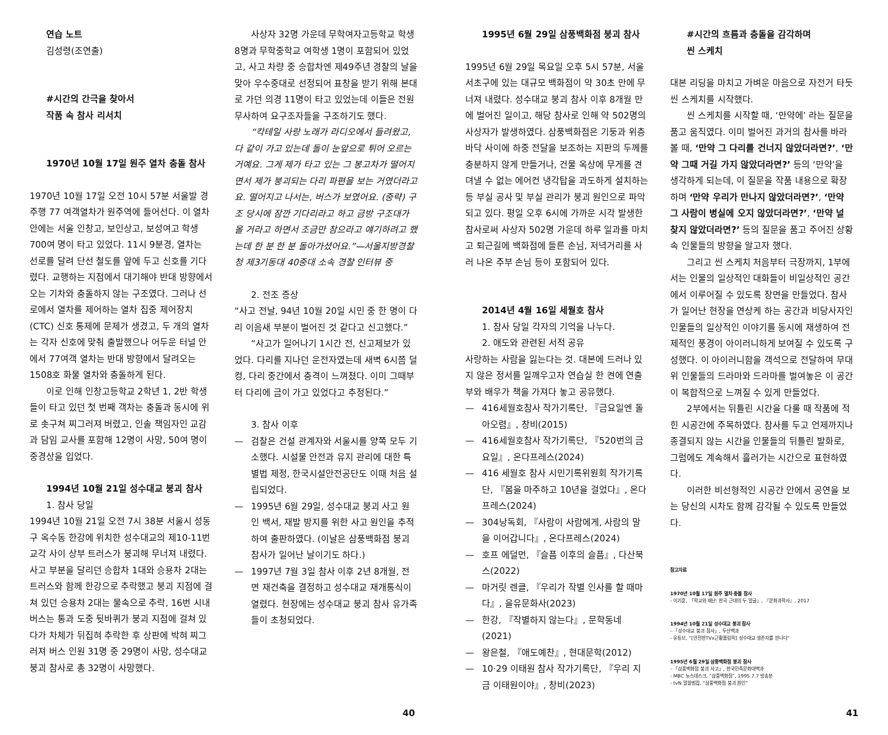연습 노트
김성령(조연출)
#시간의 간극을 찾아서
작품 속 참사 리서치
1970년 10월 17일 원주 열차 충돌 참사
1970년 10월 17일 오전 10시 57분 서울발 경주행 77 여객열차가 원주역에 들어선다. 이 열차 안에는 서울 인창고, 보인상고, 보성여고 학생 700여 명이 타고 있었다. 11시 9분경, 열차는 선로를 달려 단선 철도를 앞에 두고 신호를 기다렸다. 교행하는 지점에서 대기해야 반대 방향에서 오는 기차와 충돌하지 않는 구조였다. 그러나 선로에서 열차를 제어하는 열차 집중 제어장치(CTC) 신호 통제에 문제가 생겼고, 두 개의 열차는 각자 신호에 맞춰 출발했으나 어두운 터널 안에서 77여객 열차는 반대 방향에서 달려오는 1508호 화물 열차와 충돌하게 된다.
이로 인해 인창고등학교 2학년 1, 2반 학생들이 타고 있던 첫 번째 객차는 충돌과 동시에 위로 솟구쳐 찌그러져 버렸고, 인솔 책임자인 교감과 담임 교사를 포함해 12명이 사망, 50여 명이 중경상을 입었다.
1994년 10월 21일 성수대교 붕괴 참사
1. 참사 당일
1994년 10월 21일 오전 7시 38분 서울시 성동구 옥수동 한강에 위치한 성수대교의 제10-11번 교각 사이 상부 트러스가 붕괴해 무너져 내렸다. 사고 부분을 달리던 승합차 1대와 승용차 2대는 트러스와 함께 한강으로 추락했고 붕괴 지점에 걸쳐 있던 승용차 2대는 물속으로 추락, 16번 시내버스는 통과 도중 뒷바퀴가 붕괴 지점에 걸쳐 있다가 차체가 뒤집혀 추락한 후 상판에 박혀 찌그러져 버스 인원 31명 중 29명이 사망, 성수대교 붕괴 참사로 총 32명이 사망했다.
사상자 32명 가운데 무학여자고등학교 학생 8명과 무학중학교 여학생 1명이 포함되어 있었고, 사고 차량 중 승합차엔 제49주년 경찰의 날을 맞아 우수중대로 선정되어 표창을 받기 위해 본대로 가던 의경 11명이 타고 있었는데 이들은 전원 무사하여 요구조자들을 구조하기도 했다.
“칵테일 사랑 노래가 라디오에서 들려왔고, 다 같이 가고 있는데 돌이 눈앞으로 튀어 오르는 거예요. 그게 제가 타고 있는 그 봉고차가 떨어지면서 제가 붕괴되는 다리 파편을 보는 거였더라고요. 떨어지고 나서는, 버스가 보였어요. (중략) 구조 당시에 잠깐 기다리라고 하고 금방 구조대가 올 거라고 하면서 조금만 참으라고 얘기하려고 했는데 한 분 한 분 돌아가셨어요.”—서울지방경찰청 제3기동대 40중대 소속 경찰 인터뷰 중
2. 전조 증상
“사고 전날, 94년 10월 20일 시민 중 한 명이 다리 이음새 부분이 벌어진 것 같다고 신고했다.”
“사고가 일어나기 1시간 전, 신고제보가 있었다. 다리를 지나던 운전자였는데 새벽 6시쯤 덜컹, 다리 중간에서 충격이 느껴졌다. 이미 그때부터 다리에 금이 가고 있었다고 추정된다.”
3. 참사 이후
— 검찰은 건설 관계자와 서울시를 양쪽 모두 기소했다. 시설물 안전과 유지 관리에 대한 특별법 제정, 한국시설안전공단도 이때 처음 설립되었다.
— 1995년 6월 29일, 성수대교 붕괴 사고 원인 백서, 재발 방지를 위한 사고 원인을 추적하여 출판하였다. (이날은 삼풍백화점 붕괴 참사가 일어난 날이기도 하다.)
— 1997년 7월 3일 참사 이후 2년 8개월, 전면 재건축을 결정하고 성수대교 재개통식이 열렸다. 현장에는 성수대교 붕괴 참사 유가족들이 초청되었다.
1995년 6월 29일 삼풍백화점 붕괴 참사
1995년 6월 29일 목요일 오후 5시 57분, 서울 서초구에 있는 대규모 백화점이 약 30초 만에 무너져 내렸다. 성수대교 붕괴 참사 이후 8개월 만에 벌어진 일이고, 해당 참사로 인해 약 502명의 사상자가 발생하였다. 삼풍백화점은 기둥과 위층 바닥 사이에 하중 전달을 보조하는 지판의 두께를 충분하지 않게 만들거나, 건물 옥상에 무게를 견뎌낼 수 없는 에어컨 냉각탑을 과도하게 설치하는 등 부실 공사 및 부실 관리가 붕괴 원인으로 파악되고 있다. 평일 오후 6시에 가까운 시각 발생한 참사로써 사상자 502명 가운데 하루 일과를 마치고 퇴근길에 백화점에 들른 손님, 저녁거리를 사러 나온 주부 손님 등이 포함되어 있다.
2014년 4월 16일 세월호 참사
1. 참사 당일 각자의 기억을 나누다.
2. 애도와 관련된 서적 공유
사랑하는 사람을 잃는다는 것. 대본에 드러나 있지 않은 정서를 일깨우고자 연습실 한 켠에 연출부와 배우가 책을 가져다 놓고 공유했다.
— 416세월호참사 작가기록단, 『금요일엔 돌아오렴』, 창비(2015)
— 416세월호참사 작가기록단, 『520번의 금요일』, 온다프레스(2024)
— 416 세월호 참사 시민기록위원회 작가기록단, 『봄을 마주하고 10년을 걸었다』, 온다프레스(2024)
— 304낭독회, 『사람이 사람에게, 사람의 말을 이어갑니다』, 온다프레스(2024)
— 호프 에덜먼, 『슬픔 이후의 슬픔』, 다산북스(2022)
— 마거릿 렌클, 『우리가 작별 인사를 할 때마다』, 을유문화사(2023)
— 한강, 『작별하지 않는다』, 문학동네(2021)
— 왕은철, 『애도예찬』, 현대문학(2012)
— 10·29 이태원 참사 작가기록단, 『우리 지금 이태원이야』, 창비(2023)
#시간의 흐름과 충돌을 감각하며
씬 스케치
대본 리딩을 마치고 가벼운 마음으로 자전거 타듯 씬 스케치를 시작했다.
씬 스케치를 시작할 때, ‘만약에’ 라는 질문을 품고 움직였다. 이미 벌어진 과거의 참사를 바라볼 때, ‘만약 그 다리를 건너지 않았더라면?’, ‘만약 그때 거길 가지 않았더라면?’ 등의 ‘만약’을 생각하게 되는데, 이 질문을 작품 내용으로 확장하며 ‘만약 우리가 만나지 않았더라면?’, ‘만약 그 사람이 병실에 오지 않았더라면?’, ‘만약 널 찾지 않았더라면?’ 등의 질문을 품고 주어진 상황 속 인물들의 방향을 알고자 했다.
그리고 씬 스케치 처음부터 극장까지, 1부에서는 인물의 일상적인 대화들이 비일상적인 공간에서 이루어질 수 있도록 장면을 만들었다. 참사가 일어난 현장을 연상케 하는 공간과 비당사자인 인물들의 일상적인 이야기를 동시에 재생하여 전제적인 풍경이 아이러니하게 보여질 수 있도록 구성했다. 이 아이러니함을 객석으로 전달하여 무대 위 인물들의 드라마와 드라마를 벌여놓은 이 공간이 복합적으로 느껴질 수 있게 만들었다.
2부에서는 뒤틀린 시간을 다룰 때 작품에 적힌 시공간에 주목하였다. 참사를 두고 언제까지나 종결되지 않는 시간을 인물들의 뒤틀린 발화로, 그럼에도 계속해서 흘러가는 시간으로 표현하였다.
이러한 비선형적인 시공간 안에서 공연을 보는 당신의 시차도 함께 감각될 수 있도록 만들었다.
참고자료
1970년 10월 17일 원주 열차 충돌 참사
- 이기훈, 「학교와 재난: 한국 근대의 두 얼굴」, 『문화과학사』, 2017
1994년 10월 21일 성수대교 붕괴 참사
- 「성수대교 붕괴 참사」, 두산백과
- 유튜브, “[안전한TVx근황올림픽] 성수대교 생존자를 만나다”
1995년 6월 29일 삼풍백화점 붕괴 참사
- 「삼풍백화점 붕괴 사고」, 한국민족문화대백과
- MBC 뉴스데스크, “삼풍백화점”, 1995.7.7 방송분
- tvN 알쓸범잡, “삼풍백화점 붕괴 원인”
40 41